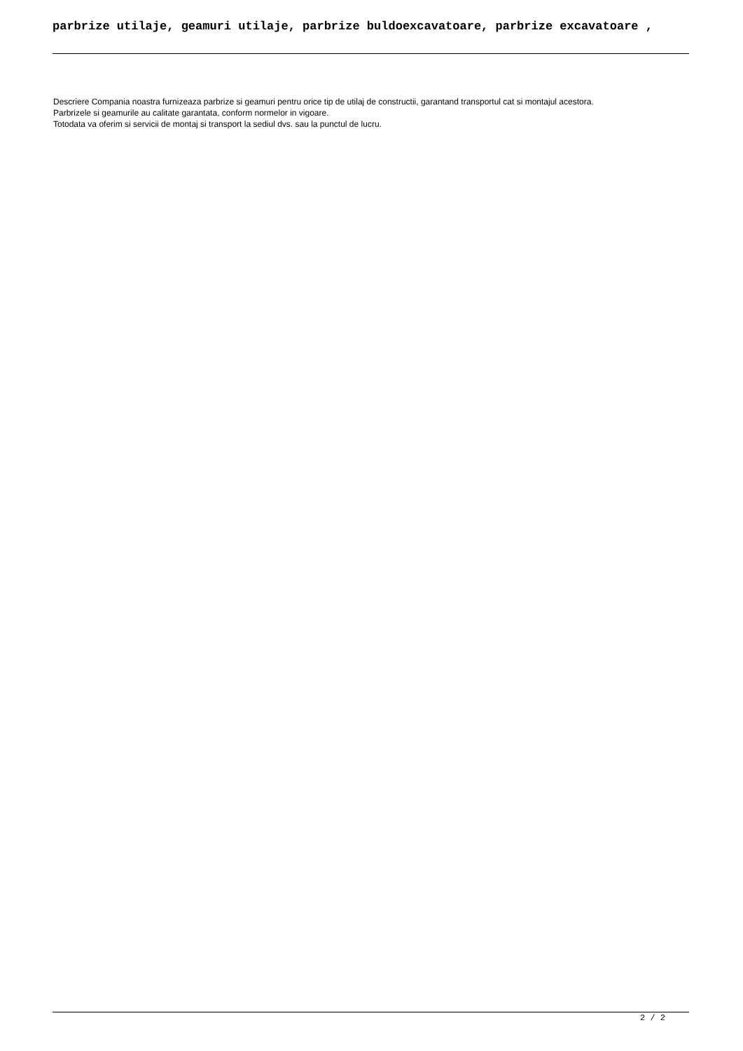parbrize utilaje, geamuri utilaje, parbrize buldoexcavatoare, parbrize excavatoare ,
Descriere Compania noastra furnizeaza parbrize si geamuri pentru orice tip de utilaj de constructii, garantand transportul cat si montajul acestora.
Parbrizele si geamurile au calitate garantata, conform normelor in vigoare.
Totodata va oferim si servicii de montaj si transport la sediul dvs. sau la punctul de lucru.
2 / 2